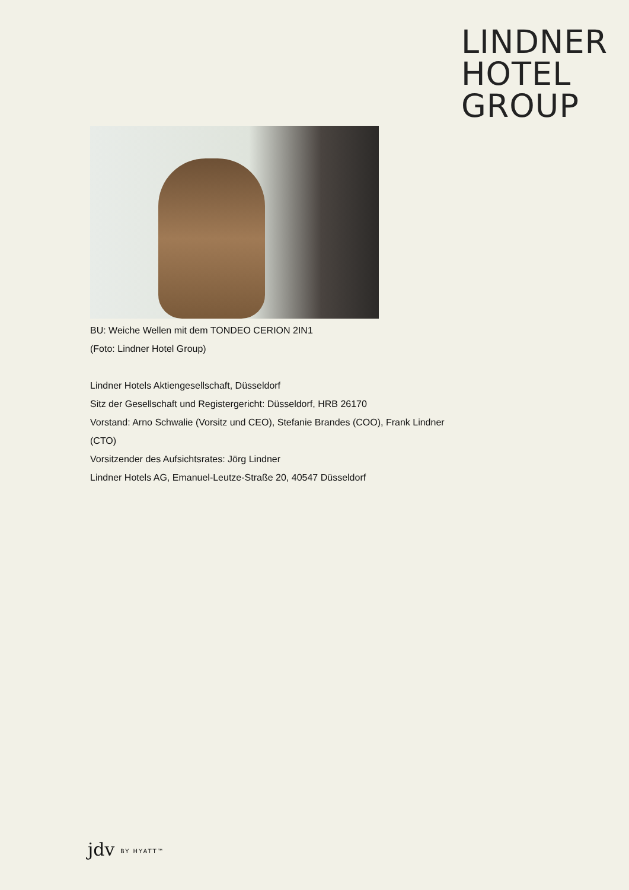LINDNER
HOTEL
GROUP
BU: Weiche Wellen mit dem TONDEO CERION 2IN1
(Foto: Lindner Hotel Group)
Lindner Hotels Aktiengesellschaft, Düsseldorf
Sitz der Gesellschaft und Registergericht: Düsseldorf, HRB 26170
Vorstand: Arno Schwalie (Vorsitz und CEO), Stefanie Brandes (COO), Frank Lindner (CTO)
Vorsitzender des Aufsichtsrates: Jörg Lindner
Lindner Hotels AG, Emanuel-Leutze-Straße 20, 40547 Düsseldorf
jdv BY HYATT™